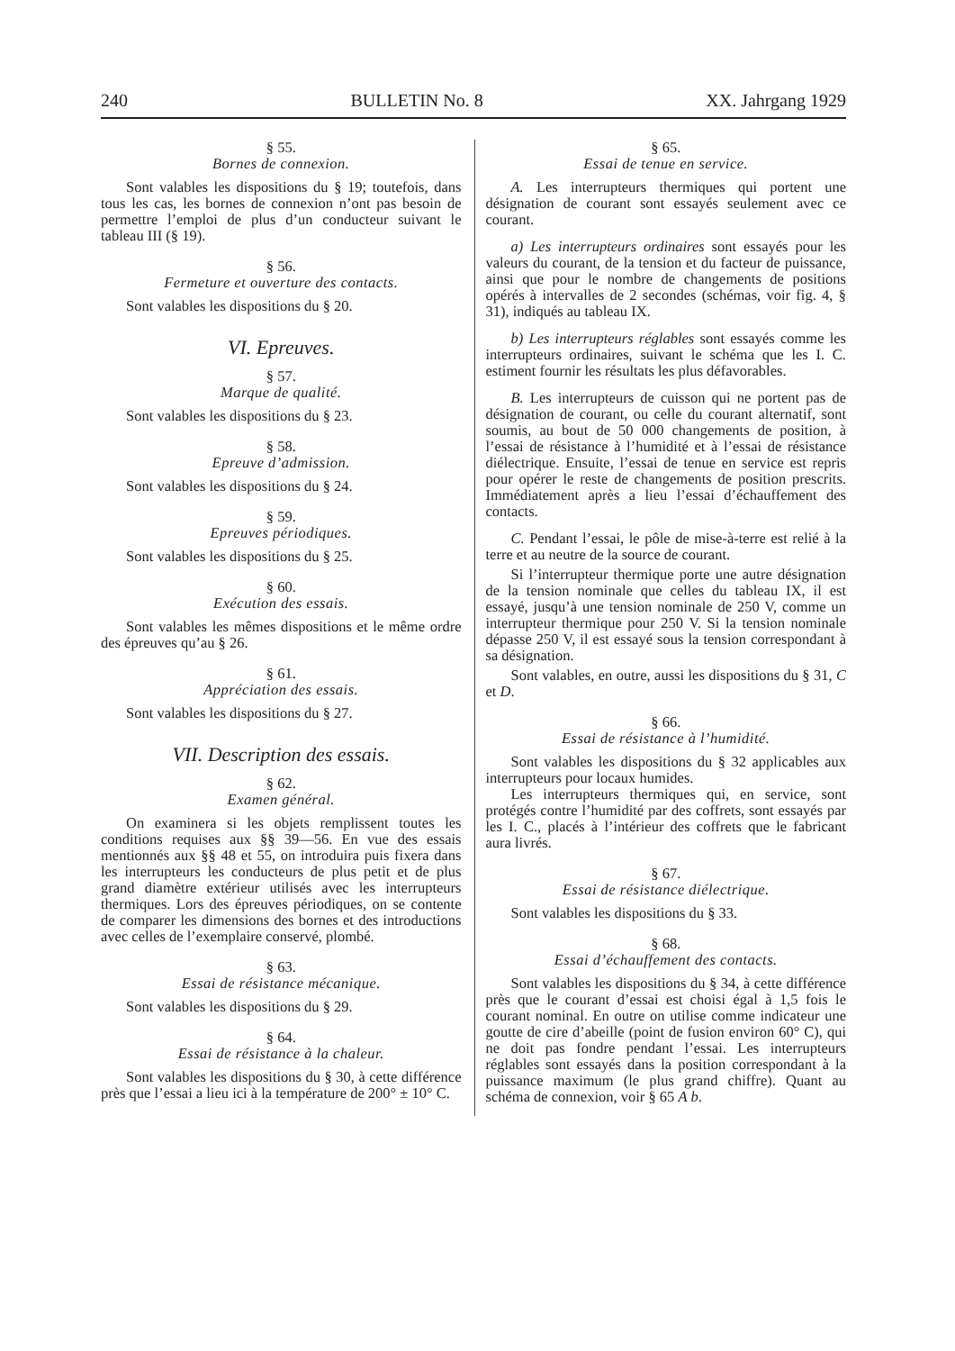240 BULLETIN No. 8 XX. Jahrgang 1929
§ 55.
Bornes de connexion.
Sont valables les dispositions du § 19; toutefois, dans tous les cas, les bornes de connexion n’ont pas besoin de permettre l’emploi de plus d’un conducteur suivant le tableau III (§ 19).
§ 56.
Fermeture et ouverture des contacts.
Sont valables les dispositions du § 20.
VI. Epreuves.
§ 57.
Marque de qualité.
Sont valables les dispositions du § 23.
§ 58.
Epreuve d’admission.
Sont valables les dispositions du § 24.
§ 59.
Epreuves périodiques.
Sont valables les dispositions du § 25.
§ 60.
Exécution des essais.
Sont valables les mêmes dispositions et le même ordre des épreuves qu’au § 26.
§ 61.
Appréciation des essais.
Sont valables les dispositions du § 27.
VII. Description des essais.
§ 62.
Examen général.
On examinera si les objets remplissent toutes les conditions requises aux §§ 39—56. En vue des essais mentionnés aux §§ 48 et 55, on introduira puis fixera dans les interrupteurs les conducteurs de plus petit et de plus grand diamètre extérieur utilisés avec les interrupteurs thermiques. Lors des épreuves périodiques, on se contente de comparer les dimensions des bornes et des introductions avec celles de l’exemplaire conservé, plombé.
§ 63.
Essai de résistance mécanique.
Sont valables les dispositions du § 29.
§ 64.
Essai de résistance à la chaleur.
Sont valables les dispositions du § 30, à cette différence près que l’essai a lieu ici à la température de 200° ± 10° C.
§ 65.
Essai de tenue en service.
A. Les interrupteurs thermiques qui portent une désignation de courant sont essayés seulement avec ce courant.
a) Les interrupteurs ordinaires sont essayés pour les valeurs du courant, de la tension et du facteur de puissance, ainsi que pour le nombre de changements de positions opérés à intervalles de 2 secondes (schémas, voir fig. 4, § 31), indiqués au tableau IX.
b) Les interrupteurs réglables sont essayés comme les interrupteurs ordinaires, suivant le schéma que les I. C. estiment fournir les résultats les plus défavorables.
B. Les interrupteurs de cuisson qui ne portent pas de désignation de courant, ou celle du courant alternatif, sont soumis, au bout de 50 000 changements de position, à l’essai de résistance à l’humidité et à l’essai de résistance diélectrique. Ensuite, l’essai de tenue en service est repris pour opérer le reste de changements de position prescrits. Immédiatement après a lieu l’essai d’échauffement des contacts.
C. Pendant l’essai, le pôle de mise-à-terre est relié à la terre et au neutre de la source de courant.
Si l’interrupteur thermique porte une autre désignation de la tension nominale que celles du tableau IX, il est essayé, jusqu’à une tension nominale de 250 V, comme un interrupteur thermique pour 250 V. Si la tension nominale dépasse 250 V, il est essayé sous la tension correspondant à sa désignation.
Sont valables, en outre, aussi les dispositions du § 31, C et D.
§ 66.
Essai de résistance à l’humidité.
Sont valables les dispositions du § 32 applicables aux interrupteurs pour locaux humides.
Les interrupteurs thermiques qui, en service, sont protégés contre l’humidité par des coffrets, sont essayés par les I. C., placés à l’intérieur des coffrets que le fabricant aura livrés.
§ 67.
Essai de résistance diélectrique.
Sont valables les dispositions du § 33.
§ 68.
Essai d’échauffement des contacts.
Sont valables les dispositions du § 34, à cette différence près que le courant d’essai est choisi égal à 1,5 fois le courant nominal. En outre on utilise comme indicateur une goutte de cire d’abeille (point de fusion environ 60° C), qui ne doit pas fondre pendant l’essai. Les interrupteurs réglables sont essayés dans la position correspondant à la puissance maximum (le plus grand chiffre). Quant au schéma de connexion, voir § 65 A b.